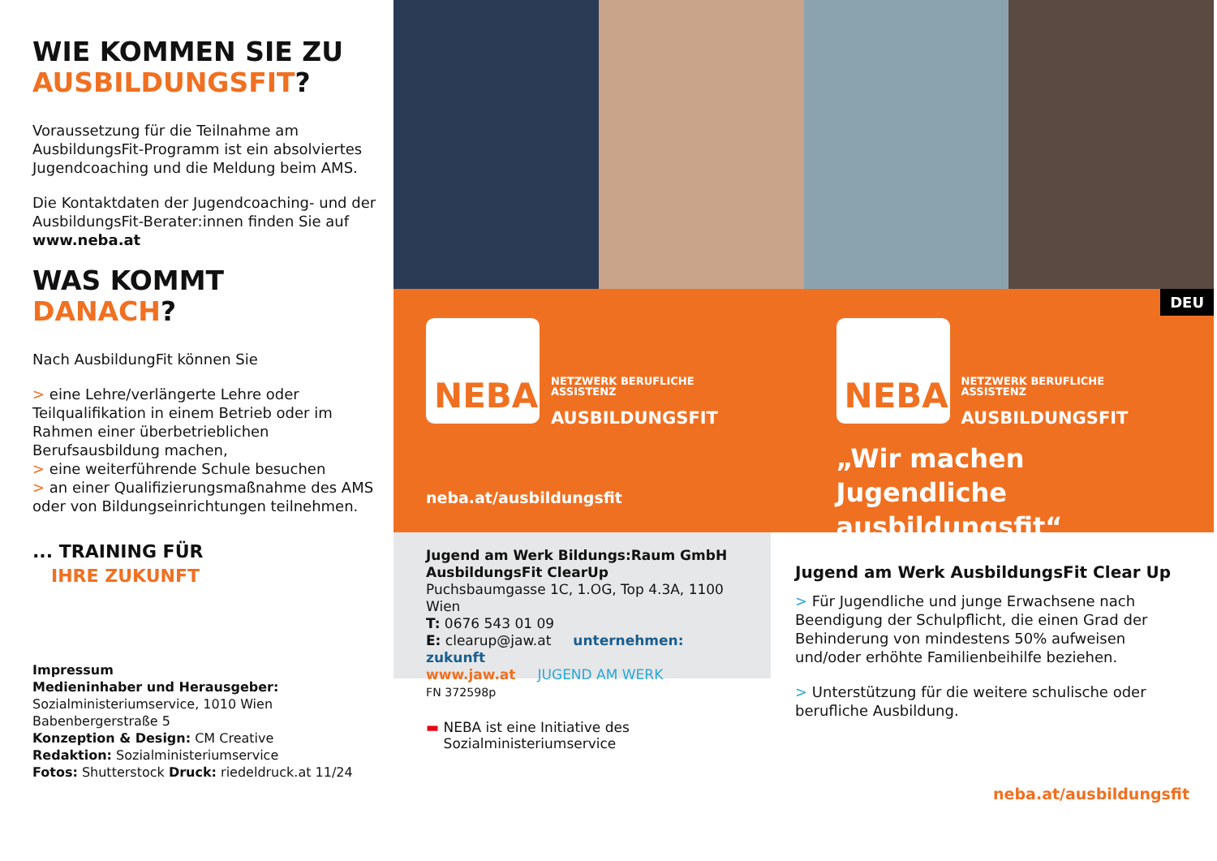WIE KOMMEN SIE ZU
AUSBILDUNGSFIT?
Voraussetzung für die Teilnahme am AusbildungsFit-Programm ist ein absolviertes Jugendcoaching und die Meldung beim AMS.
Die Kontaktdaten der Jugendcoaching- und der AusbildungsFit-Berater:innen finden Sie auf www.neba.at
WAS KOMMT
DANACH?
Nach AusbildungFit können Sie
> eine Lehre/verlängerte Lehre oder Teilqualifikation in einem Betrieb oder im Rahmen einer überbetrieblichen Berufsausbildung machen,
> eine weiterführende Schule besuchen
> an einer Qualifizierungsmaßnahme des AMS oder von Bildungseinrichtungen teilnehmen.
... TRAINING FÜR
IHRE ZUKUNFT
Impressum
Medieninhaber und Herausgeber:
Sozialministeriumservice, 1010 Wien
Babenbergerstraße 5
Konzeption & Design: CM Creative
Redaktion: Sozialministeriumservice
Fotos: Shutterstock Druck: riedeldruck.at 11/24
DEU
NEBA
NETZWERK BERUFLICHE
ASSISTENZ
AUSBILDUNGSFIT
neba.at/ausbildungsfit
NEBA
NETZWERK BERUFLICHE
ASSISTENZ
AUSBILDUNGSFIT
„Wir machen Jugendliche ausbildungsfit“
Jugend am Werk Bildungs:Raum GmbH
AusbildungsFit ClearUp
Puchsbaumgasse 1C, 1.OG, Top 4.3A, 1100 Wien
T: 0676 543 01 09
E: clearup@jaw.at unternehmen: zukunft
www.jaw.at JUGEND AM WERK
FN 372598p
▬ NEBA ist eine Initiative des
Sozialministeriumservice
Jugend am Werk AusbildungsFit Clear Up
> Für Jugendliche und junge Erwachsene nach Beendigung der Schulpflicht, die einen Grad der Behinderung von mindestens 50% aufweisen und/oder erhöhte Familienbeihilfe beziehen.
> Unterstützung für die weitere schulische oder berufliche Ausbildung.
neba.at/ausbildungsfit